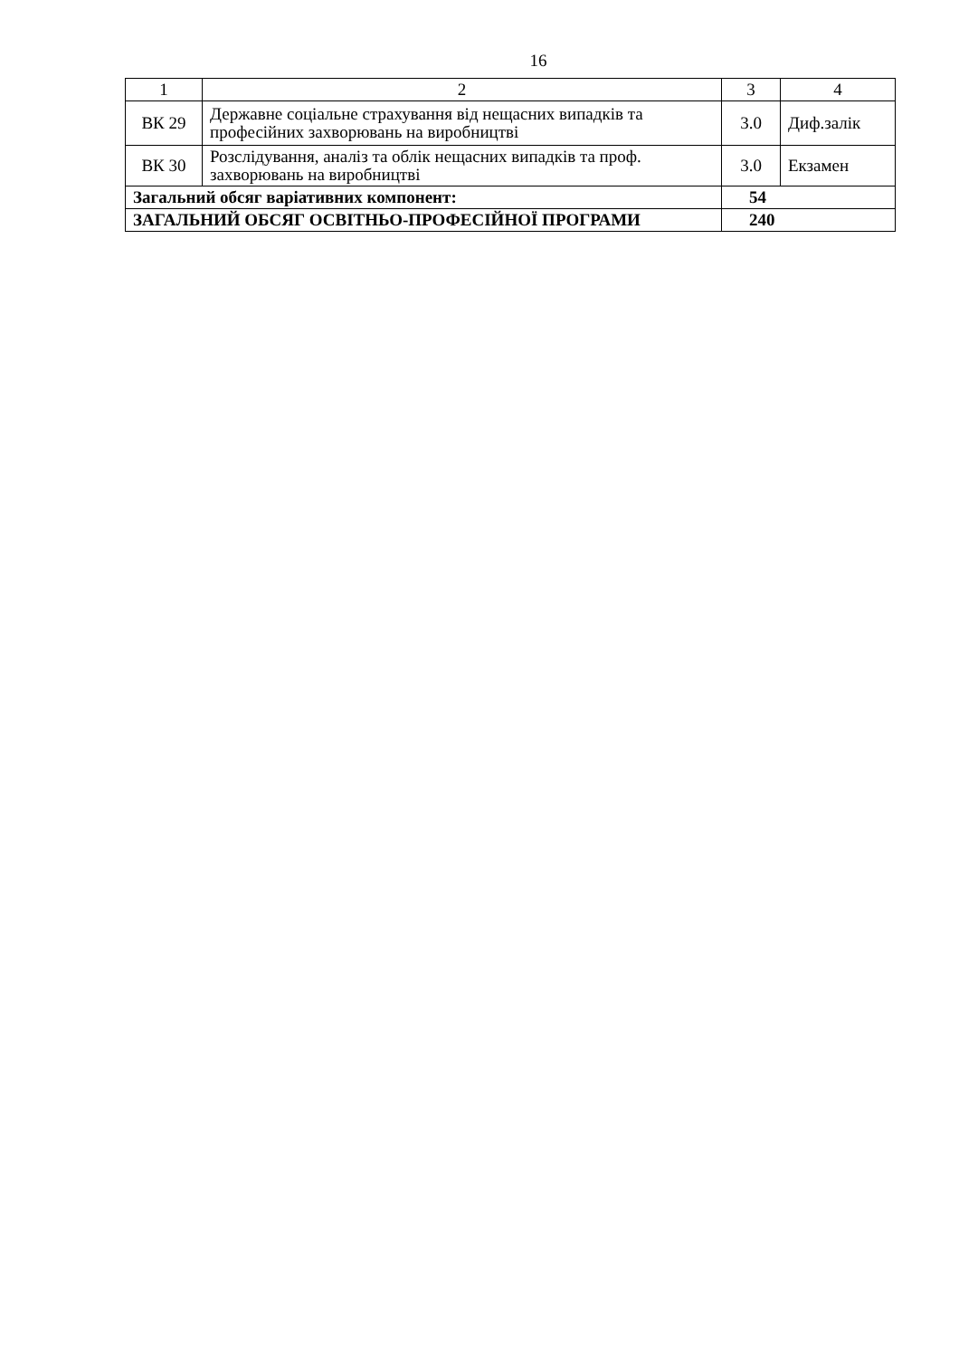16
| 1 | 2 | 3 | 4 |
| --- | --- | --- | --- |
| ВК 29 | Державне соціальне страхування від нещасних випадків та професійних захворювань на виробництві | 3.0 | Диф.залік |
| ВК 30 | Розслідування, аналіз та облік нещасних випадків та проф. захворювань на виробництві | 3.0 | Екзамен |
| Загальний обсяг варіативних компонент: | | 54 | |
| ЗАГАЛЬНИЙ ОБСЯГ ОСВІТНЬО-ПРОФЕСІЙНОЇ ПРОГРАМИ | | 240 | |